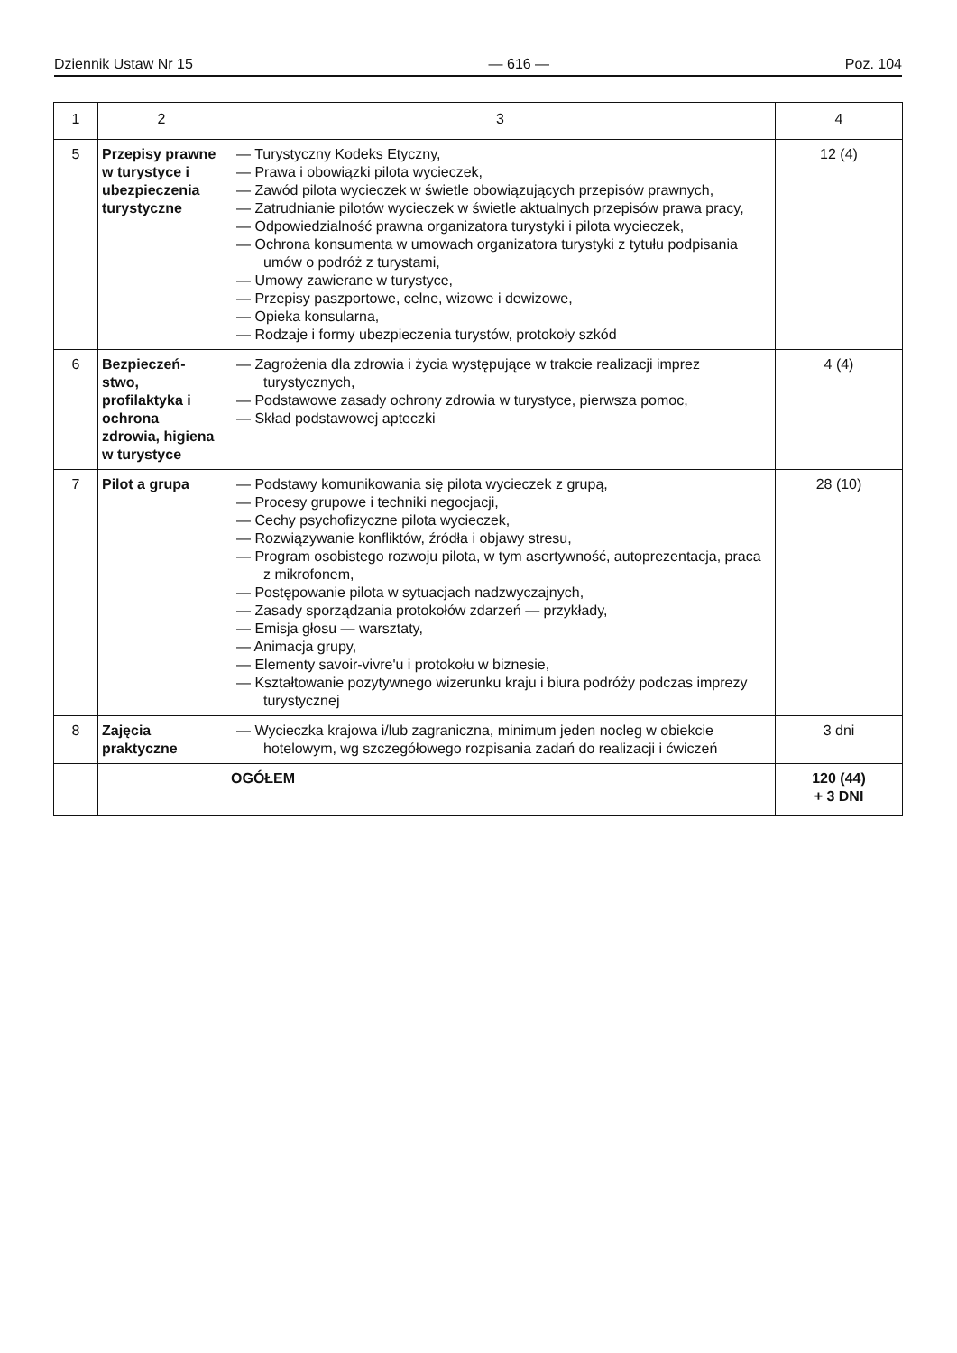Dziennik Ustaw Nr 15 — 616 — Poz. 104
| 1 | 2 | 3 | 4 |
| --- | --- | --- | --- |
| 5 | Przepisy prawne w turystyce i ubezpieczenia turystyczne | — Turystyczny Kodeks Etyczny, — Prawa i obowiązki pilota wycieczek, — Zawód pilota wycieczek w świetle obowiązujących przepisów prawnych, — Zatrudnianie pilotów wycieczek w świetle aktualnych przepisów prawa pracy, — Odpowiedzialność prawna organizatora turystyki i pilota wycieczek, — Ochrona konsumenta w umowach organizatora turystyki z tytułu podpisania umów o podróż z turystami, — Umowy zawierane w turystyce, — Przepisy paszportowe, celne, wizowe i dewizowe, — Opieka konsularna, — Rodzaje i formy ubezpieczenia turystów, protokoły szkód | 12 (4) |
| 6 | Bezpieczeń-stwo, profilaktyka i ochrona zdrowia, higiena w turystyce | — Zagrożenia dla zdrowia i życia występujące w trakcie realizacji imprez turystycznych, — Podstawowe zasady ochrony zdrowia w turystyce, pierwsza pomoc, — Skład podstawowej apteczki | 4 (4) |
| 7 | Pilot a grupa | — Podstawy komunikowania się pilota wycieczek z grupą, — Procesy grupowe i techniki negocjacji, — Cechy psychofizyczne pilota wycieczek, — Rozwiązywanie konfliktów, źródła i objawy stresu, — Program osobistego rozwoju pilota, w tym asertywność, autoprezentacja, praca z mikrofonem, — Postępowanie pilota w sytuacjach nadzwyczajnych, — Zasady sporządzania protokołów zdarzeń — przykłady, — Emisja głosu — warsztaty, — Animacja grupy, — Elementy savoir-vivre'u i protokołu w biznesie, — Kształtowanie pozytywnego wizerunku kraju i biura podróży podczas imprezy turystycznej | 28 (10) |
| 8 | Zajęcia praktyczne | — Wycieczka krajowa i/lub zagraniczna, minimum jeden nocleg w obiekcie hotelowym, wg szczegółowego rozpisania zadań do realizacji i ćwiczeń | 3 dni |
| | | OGÓŁEM | 120 (44) + 3 DNI |